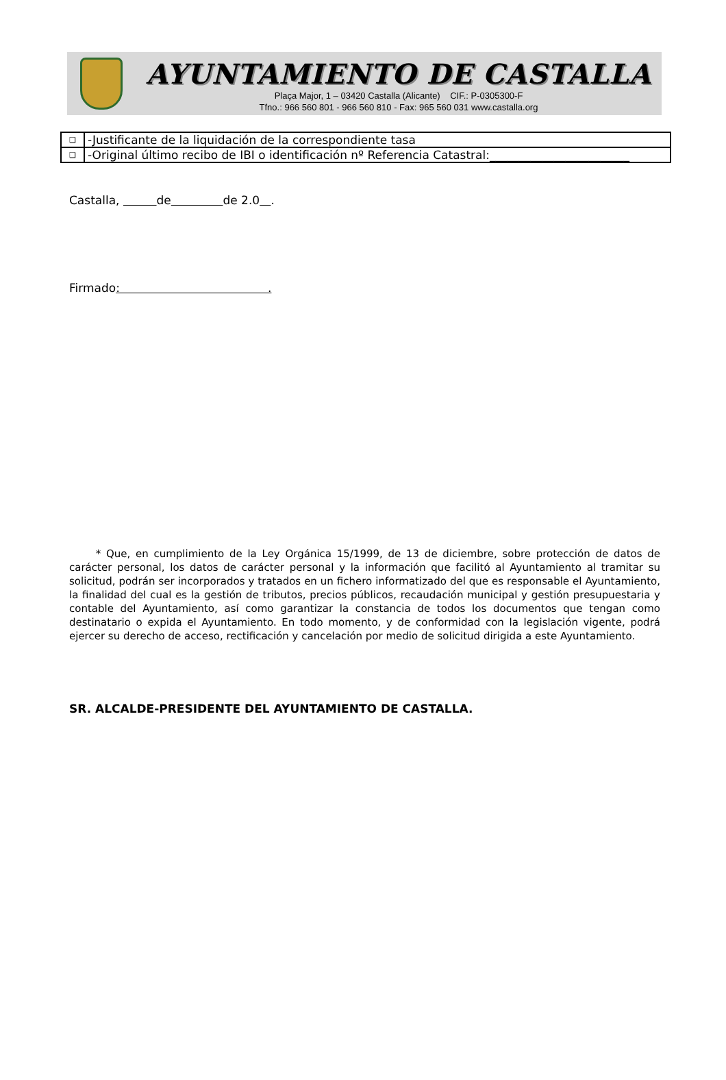AYUNTAMIENTO DE CASTALLA
Plaça Major, 1 – 03420 Castalla (Alicante) CIF.: P-0305300-F
Tfno.: 966 560 801 - 966 560 810 - Fax: 965 560 031 www.castalla.org
| ❑ | -Justificante de la liquidación de la correspondiente tasa |
| ❑ | -Original último recibo de IBI o identificación nº Referencia Catastral:________________________ |
Castalla, de de 2.0 .
Firmado: .
* Que, en cumplimiento de la Ley Orgánica 15/1999, de 13 de diciembre, sobre protección de datos de carácter personal, los datos de carácter personal y la información que facilitó al Ayuntamiento al tramitar su solicitud, podrán ser incorporados y tratados en un fichero informatizado del que es responsable el Ayuntamiento, la finalidad del cual es la gestión de tributos, precios públicos, recaudación municipal y gestión presupuestaria y contable del Ayuntamiento, así como garantizar la constancia de todos los documentos que tengan como destinatario o expida el Ayuntamiento. En todo momento, y de conformidad con la legislación vigente, podrá ejercer su derecho de acceso, rectificación y cancelación por medio de solicitud dirigida a este Ayuntamiento.
SR. ALCALDE-PRESIDENTE DEL AYUNTAMIENTO DE CASTALLA.